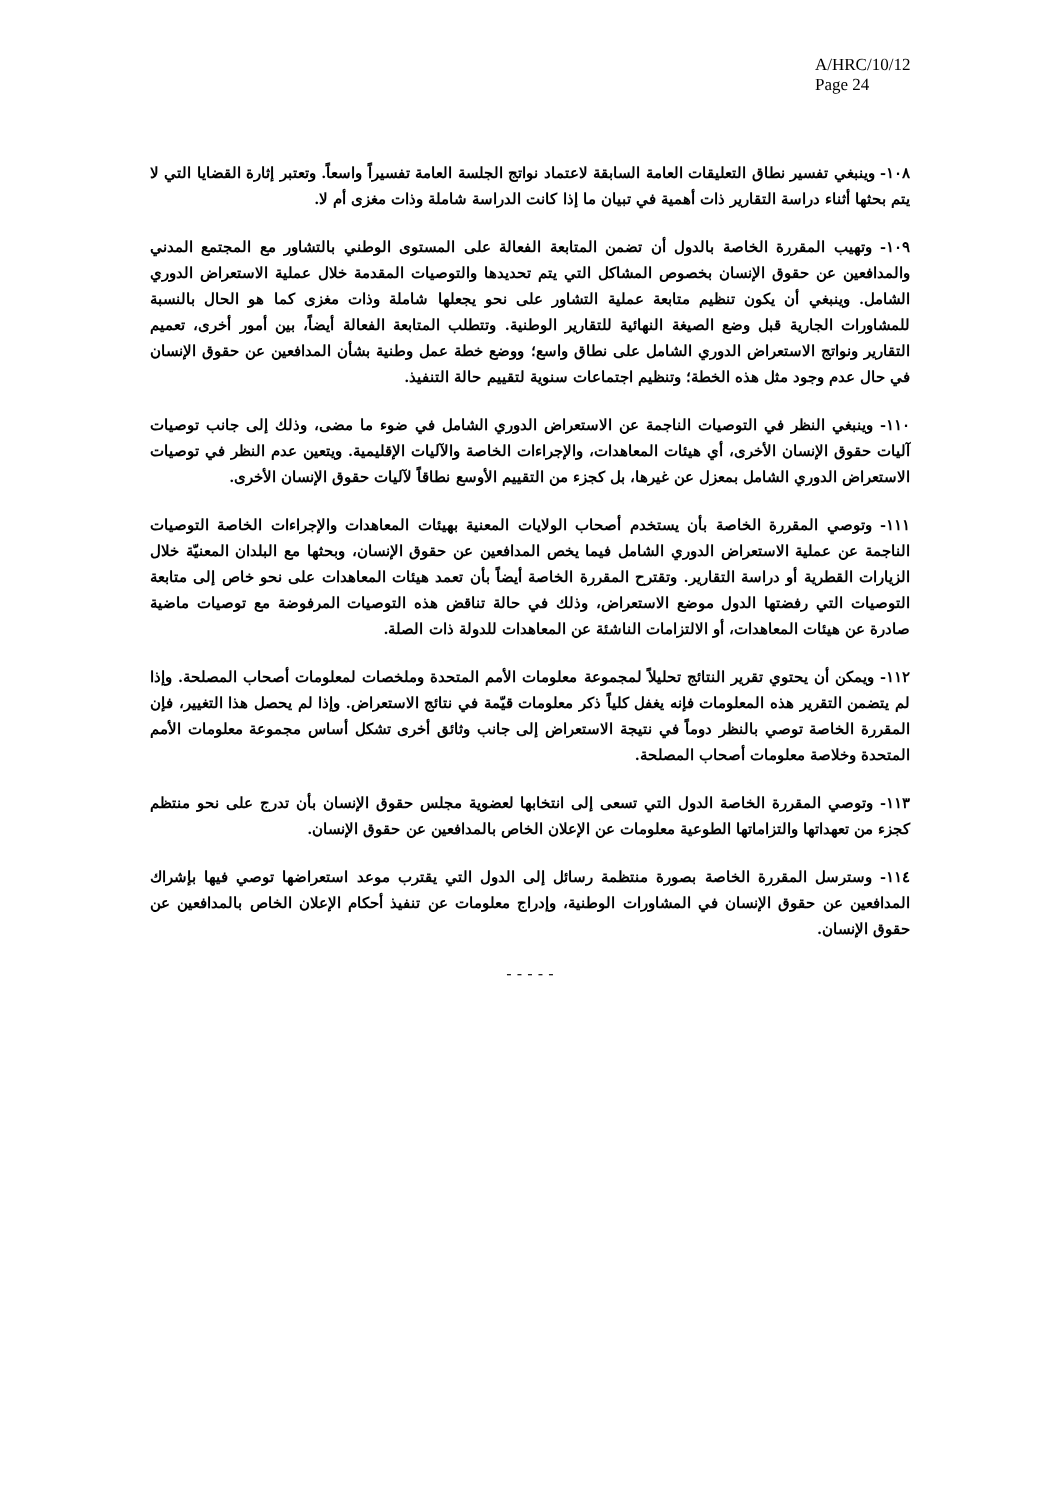A/HRC/10/12
Page 24
١٠٨- وينبغي تفسير نطاق التعليقات العامة السابقة لاعتماد نواتج الجلسة العامة تفسيراً واسعاً. وتعتبر إثارة القضايا التي لا يتم بحثها أثناء دراسة التقارير ذات أهمية في تبيان ما إذا كانت الدراسة شاملة وذات مغزى أم لا.
١٠٩- وتهيب المقررة الخاصة بالدول أن تضمن المتابعة الفعالة على المستوى الوطني بالتشاور مع المجتمع المدني والمدافعين عن حقوق الإنسان بخصوص المشاكل التي يتم تحديدها والتوصيات المقدمة خلال عملية الاستعراض الدوري الشامل. وينبغي أن يكون تنظيم متابعة عملية التشاور على نحو يجعلها شاملة وذات مغزى كما هو الحال بالنسبة للمشاورات الجارية قبل وضع الصيغة النهائية للتقارير الوطنية. وتتطلب المتابعة الفعالة أيضاً، بين أمور أخرى، تعميم التقارير ونواتج الاستعراض الدوري الشامل على نطاق واسع؛ ووضع خطة عمل وطنية بشأن المدافعين عن حقوق الإنسان في حال عدم وجود مثل هذه الخطة؛ وتنظيم اجتماعات سنوية لتقييم حالة التنفيذ.
١١٠- وينبغي النظر في التوصيات الناجمة عن الاستعراض الدوري الشامل في ضوء ما مضى، وذلك إلى جانب توصيات آليات حقوق الإنسان الأخرى، أي هيئات المعاهدات، والإجراءات الخاصة والآليات الإقليمية. ويتعين عدم النظر في توصيات الاستعراض الدوري الشامل بمعزل عن غيرها، بل كجزء من التقييم الأوسع نطاقاً لآليات حقوق الإنسان الأخرى.
١١١- وتوصي المقررة الخاصة بأن يستخدم أصحاب الولايات المعنية بهيئات المعاهدات والإجراءات الخاصة التوصيات الناجمة عن عملية الاستعراض الدوري الشامل فيما يخص المدافعين عن حقوق الإنسان، وبحثها مع البلدان المعنيّة خلال الزيارات القطرية أو دراسة التقارير. وتقترح المقررة الخاصة أيضاً بأن تعمد هيئات المعاهدات على نحو خاص إلى متابعة التوصيات التي رفضتها الدول موضع الاستعراض، وذلك في حالة تناقض هذه التوصيات المرفوضة مع توصيات ماضية صادرة عن هيئات المعاهدات، أو الالتزامات الناشئة عن المعاهدات للدولة ذات الصلة.
١١٢- ويمكن أن يحتوي تقرير النتائج تحليلاً لمجموعة معلومات الأمم المتحدة وملخصات لمعلومات أصحاب المصلحة. وإذا لم يتضمن التقرير هذه المعلومات فإنه يغفل كلياً ذكر معلومات قيّمة في نتائج الاستعراض. وإذا لم يحصل هذا التغيير، فإن المقررة الخاصة توصي بالنظر دوماً في نتيجة الاستعراض إلى جانب وثائق أخرى تشكل أساس مجموعة معلومات الأمم المتحدة وخلاصة معلومات أصحاب المصلحة.
١١٣- وتوصي المقررة الخاصة الدول التي تسعى إلى انتخابها لعضوية مجلس حقوق الإنسان بأن تدرج على نحو منتظم كجزء من تعهداتها والتزاماتها الطوعية معلومات عن الإعلان الخاص بالمدافعين عن حقوق الإنسان.
١١٤- وسترسل المقررة الخاصة بصورة منتظمة رسائل إلى الدول التي يقترب موعد استعراضها توصي فيها بإشراك المدافعين عن حقوق الإنسان في المشاورات الوطنية، وإدراج معلومات عن تنفيذ أحكام الإعلان الخاص بالمدافعين عن حقوق الإنسان.
- - - - -